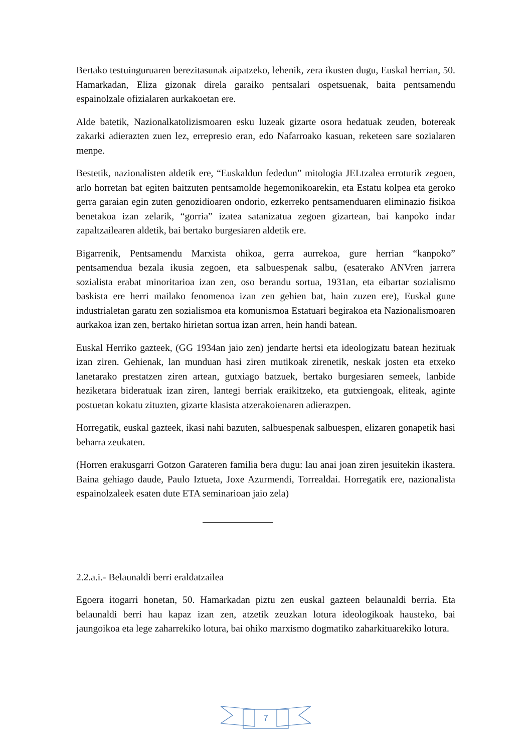Bertako testuinguruaren berezitasunak aipatzeko, lehenik, zera ikusten dugu, Euskal herrian, 50. Hamarkadan, Eliza gizonak direla garaiko pentsalari ospetsuenak, baita pentsamendu espainolzale ofizialaren aurkakoetan ere.
Alde batetik, Nazionalkatolizismoaren esku luzeak gizarte osora hedatuak zeuden, botereak zakarki adierazten zuen lez, errepresio eran, edo Nafarroako kasuan, reketeen sare sozialaren menpe.
Bestetik, nazionalisten aldetik ere, “Euskaldun fededun” mitologia JELtzalea erroturik zegoen, arlo horretan bat egiten baitzuten pentsamolde hegemonikoarekin, eta Estatu kolpea eta geroko gerra garaian egin zuten genozidioaren ondorio, ezkerreko pentsamenduaren eliminazio fisikoa benetakoa izan zelarik, “gorria” izatea satanizatua zegoen gizartean, bai kanpoko indar zapaltzailearen aldetik, bai bertako burgesiaren aldetik ere.
Bigarrenik, Pentsamendu Marxista ohikoa, gerra aurrekoa, gure herrian “kanpoko” pentsamendua bezala ikusia zegoen, eta salbuespenak salbu, (esaterako ANVren jarrera sozialista erabat minoritarioa izan zen, oso berandu sortua, 1931an, eta eibartar sozialismo baskista ere herri mailako fenomenoa izan zen gehien bat, hain zuzen ere), Euskal gune industrialetan garatu zen sozialismoa eta komunismoa Estatuari begirakoa eta Nazionalismoaren aurkakoa izan zen, bertako hirietan sortua izan arren, hein handi batean.
Euskal Herriko gazteek, (GG 1934an jaio zen) jendarte hertsi eta ideologizatu batean hezituak izan ziren. Gehienak, lan munduan hasi ziren mutikoak zirenetik, neskak josten eta etxeko lanetarako prestatzen ziren artean, gutxiago batzuek, bertako burgesiaren semeek, lanbide heziketara bideratuak izan ziren, lantegi berriak eraikitzeko, eta gutxiengoak, eliteak, aginte postuetan kokatu zituzten, gizarte klasista atzerakoienaren adierazpen.
Horregatik, euskal gazteek, ikasi nahi bazuten, salbuespenak salbuespen, elizaren gonapetik hasi beharra zeukaten.
(Horren erakusgarri Gotzon Garateren familia bera dugu: lau anai joan ziren jesuitekin ikastera. Baina gehiago daude, Paulo Iztueta, Joxe Azurmendi, Torrealdai. Horregatik ere, nazionalista espainolzaleek esaten dute ETA seminarioan jaio zela)
2.2.a.i.- Belaunaldi berri eraldatzailea
Egoera itogarri honetan, 50. Hamarkadan piztu zen euskal gazteen belaunaldi berria. Eta belaunaldi berri hau kapaz izan zen, atzetik zeuzkan lotura ideologikoak hausteko, bai jaungoikoa eta lege zaharrekiko lotura, bai ohiko marxismo dogmatiko zaharkituarekiko lotura.
7